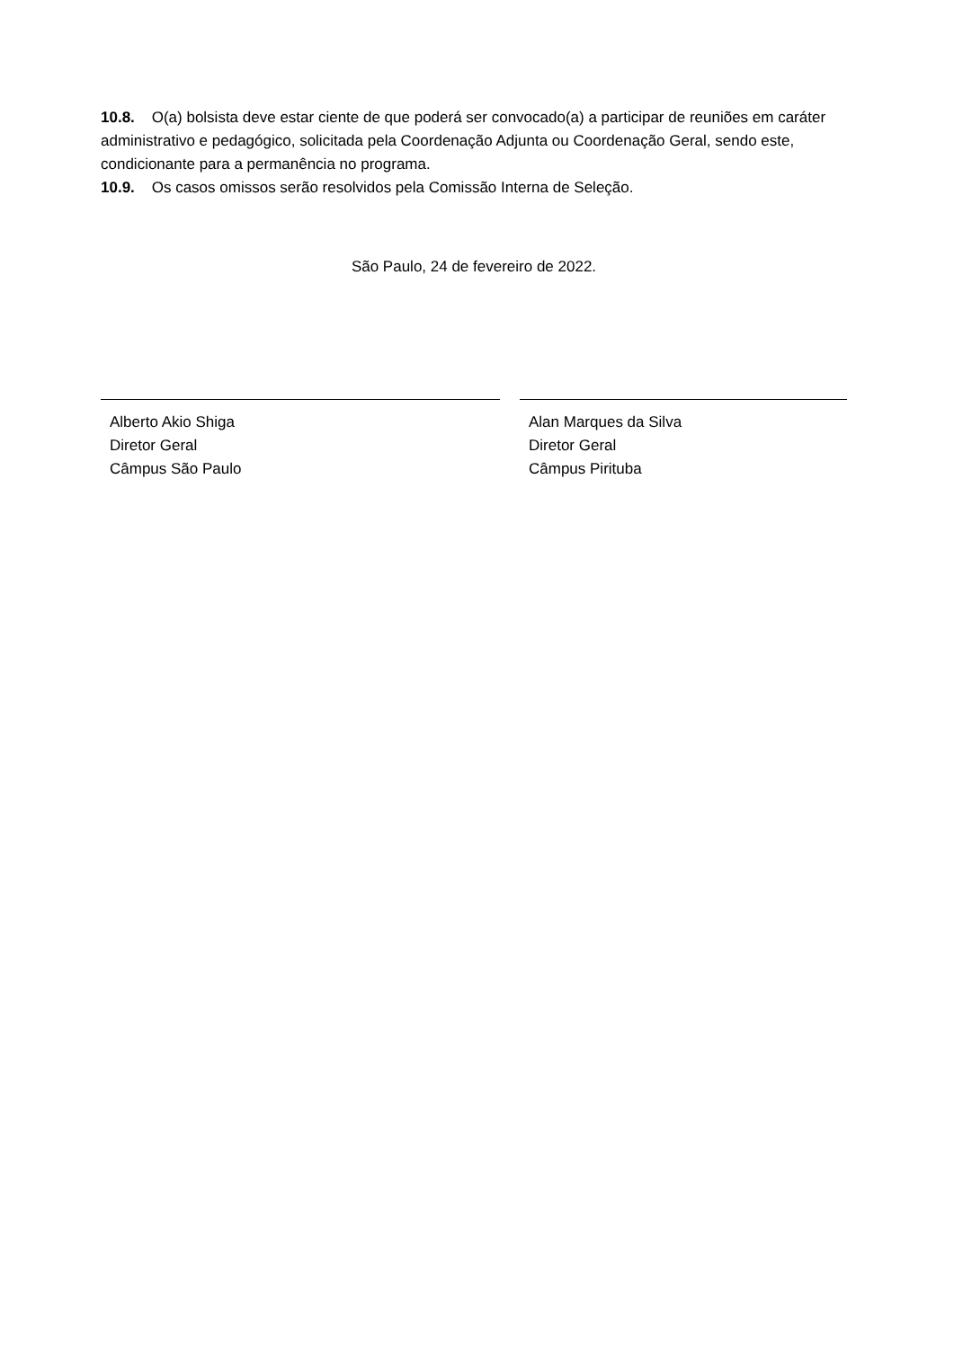10.8. O(a) bolsista deve estar ciente de que poderá ser convocado(a) a participar de reuniões em caráter administrativo e pedagógico, solicitada pela Coordenação Adjunta ou Coordenação Geral, sendo este, condicionante para a permanência no programa.
10.9. Os casos omissos serão resolvidos pela Comissão Interna de Seleção.
São Paulo, 24 de fevereiro de 2022.
Alberto Akio Shiga
Diretor Geral
Câmpus São Paulo
Alan Marques da Silva
Diretor Geral
Câmpus Pirituba